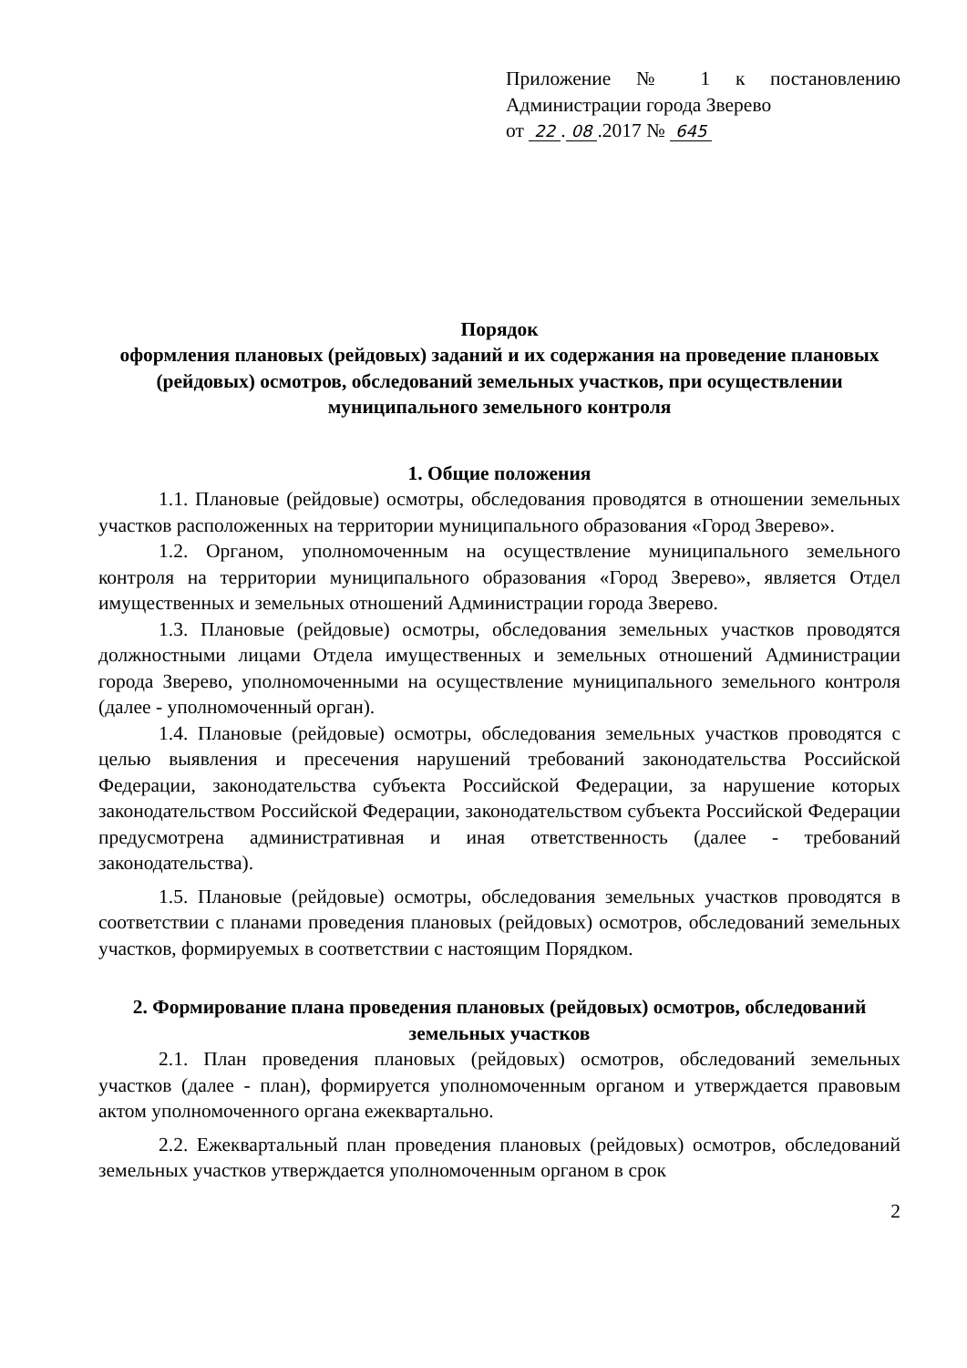Приложение № 1 к постановлению
Администрации города Зверево
от 22. 08.2017 № 645
Порядок
оформления плановых (рейдовых) заданий и их содержания на проведение плановых (рейдовых) осмотров, обследований земельных участков, при осуществлении муниципального земельного контроля
1. Общие положения
1.1. Плановые (рейдовые) осмотры, обследования проводятся в отношении земельных участков расположенных на территории муниципального образования «Город Зверево».
1.2. Органом, уполномоченным на осуществление муниципального земельного контроля на территории муниципального образования «Город Зверево», является Отдел имущественных и земельных отношений Администрации города Зверево.
1.3. Плановые (рейдовые) осмотры, обследования земельных участков проводятся должностными лицами Отдела имущественных и земельных отношений Администрации города Зверево, уполномоченными на осуществление муниципального земельного контроля (далее - уполномоченный орган).
1.4. Плановые (рейдовые) осмотры, обследования земельных участков проводятся с целью выявления и пресечения нарушений требований законодательства Российской Федерации, законодательства субъекта Российской Федерации, за нарушение которых законодательством Российской Федерации, законодательством субъекта Российской Федерации предусмотрена административная и иная ответственность (далее - требований законодательства).
1.5. Плановые (рейдовые) осмотры, обследования земельных участков проводятся в соответствии с планами проведения плановых (рейдовых) осмотров, обследований земельных участков, формируемых в соответствии с настоящим Порядком.
2. Формирование плана проведения плановых (рейдовых) осмотров, обследований земельных участков
2.1. План проведения плановых (рейдовых) осмотров, обследований земельных участков (далее - план), формируется уполномоченным органом и утверждается правовым актом уполномоченного органа ежеквартально.
2.2. Ежеквартальный план проведения плановых (рейдовых) осмотров, обследований земельных участков утверждается уполномоченным органом в срок
2